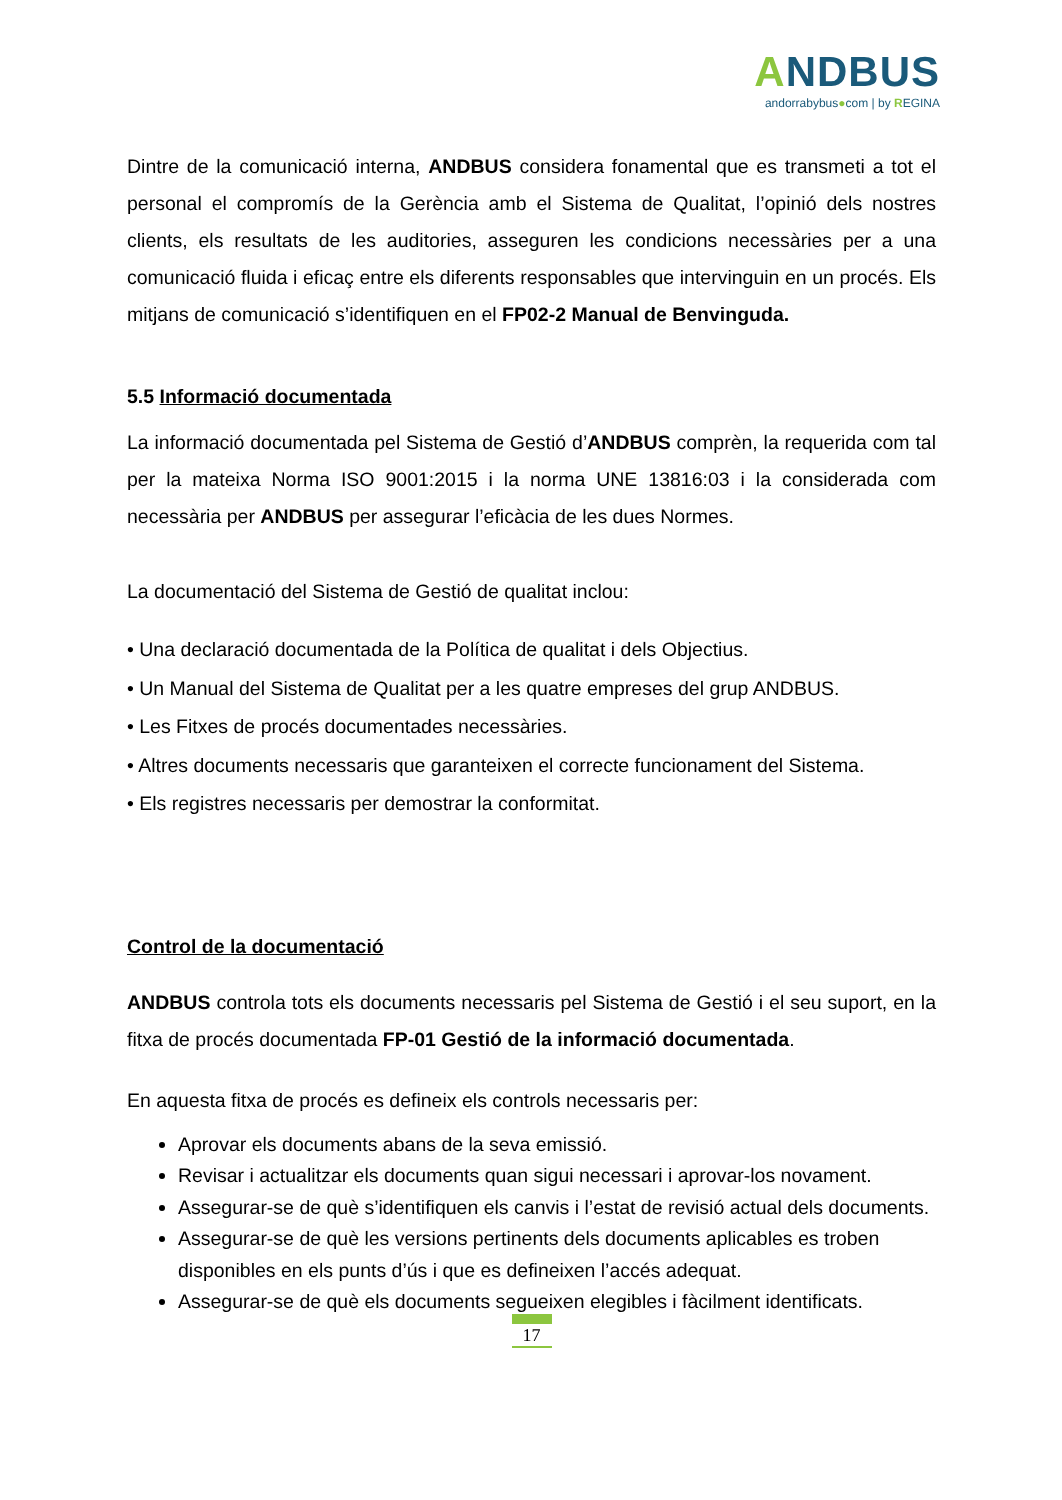ANDBUS
andorrabybus●com | by REGINA
Dintre de la comunicació interna, ANDBUS considera fonamental que es transmeti a tot el personal el compromís de la Gerència amb el Sistema de Qualitat, l’opinió dels nostres clients, els resultats de les auditories, asseguren les condicions necessàries per a una comunicació fluida i eficaç entre els diferents responsables que intervinguin en un procés. Els mitjans de comunicació s’identifiquen en el FP02-2 Manual de Benvinguda.
5.5 Informació documentada
La informació documentada pel Sistema de Gestió d’ANDBUS comprèn, la requerida com tal per la mateixa Norma ISO 9001:2015 i la norma UNE 13816:03 i la considerada com necessària per ANDBUS per assegurar l’eficàcia de les dues Normes.
La documentació del Sistema de Gestió de qualitat inclou:
• Una declaració documentada de la Política de qualitat i dels Objectius.
• Un Manual del Sistema de Qualitat per a les quatre empreses del grup ANDBUS.
• Les Fitxes de procés documentades necessàries.
• Altres documents necessaris que garanteixen el correcte funcionament del Sistema.
• Els registres necessaris per demostrar la conformitat.
Control de la documentació
ANDBUS controla tots els documents necessaris pel Sistema de Gestió i el seu suport, en la fitxa de procés documentada FP-01 Gestió de la informació documentada.
En aquesta fitxa de procés es defineix els controls necessaris per:
Aprovar els documents abans de la seva emissió.
Revisar i actualitzar els documents quan sigui necessari i aprovar-los novament.
Assegurar-se de què s’identifiquen els canvis i l’estat de revisió actual dels documents.
Assegurar-se de què les versions pertinents dels documents aplicables es troben disponibles en els punts d’ús i que es defineixen l’accés adequat.
Assegurar-se de què els documents segueixen elegibles i fàcilment identificats.
17